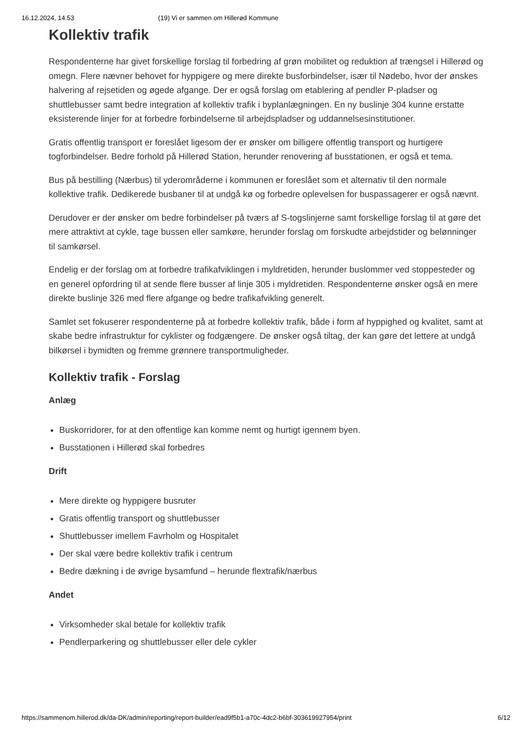16.12.2024, 14.53 (19) Vi er sammen om Hillerød Kommune
Kollektiv trafik
Respondenterne har givet forskellige forslag til forbedring af grøn mobilitet og reduktion af trængsel i Hillerød og omegn. Flere nævner behovet for hyppigere og mere direkte busforbindelser, især til Nødebo, hvor der ønskes halvering af rejsetiden og øgede afgange. Der er også forslag om etablering af pendler P-pladser og shuttlebusser samt bedre integration af kollektiv trafik i byplanlægningen. En ny buslinje 304 kunne erstatte eksisterende linjer for at forbedre forbindelserne til arbejdspladser og uddannelsesinstitutioner.
Gratis offentlig transport er foreslået ligesom der er ønsker om billigere offentlig transport og hurtigere togforbindelser. Bedre forhold på Hillerød Station, herunder renovering af busstationen, er også et tema.
Bus på bestilling (Nærbus) til yderområderne i kommunen er foreslået som et alternativ til den normale kollektive trafik. Dedikerede busbaner til at undgå kø og forbedre oplevelsen for buspassagerer er også nævnt.
Derudover er der ønsker om bedre forbindelser på tværs af S-togslinjerne samt forskellige forslag til at gøre det mere attraktivt at cykle, tage bussen eller samkøre, herunder forslag om forskudte arbejdstider og belønninger til samkørsel.
Endelig er der forslag om at forbedre trafikafviklingen i myldretiden, herunder buslommer ved stoppesteder og en generel opfordring til at sende flere busser af linje 305 i myldretiden. Respondenterne ønsker også en mere direkte buslinje 326 med flere afgange og bedre trafikafvikling generelt.
Samlet set fokuserer respondenterne på at forbedre kollektiv trafik, både i form af hyppighed og kvalitet, samt at skabe bedre infrastruktur for cyklister og fodgængere. De ønsker også tiltag, der kan gøre det lettere at undgå bilkørsel i bymidten og fremme grønnere transportmuligheder.
Kollektiv trafik - Forslag
Anlæg
Buskorridorer, for at den offentlige kan komme nemt og hurtigt igennem byen.
Busstationen i Hillerød skal forbedres
Drift
Mere direkte og hyppigere busruter
Gratis offentlig transport og shuttlebusser
Shuttlebusser imellem Favrholm og Hospitalet
Der skal være bedre kollektiv trafik i centrum
Bedre dækning i de øvrige bysamfund – herunde flextrafik/nærbus
Andet
Virksomheder skal betale for kollektiv trafik
Pendlerparkering og shuttlebusser eller dele cykler
https://sammenom.hillerod.dk/da-DK/admin/reporting/report-builder/ead9f5b1-a70c-4dc2-b6bf-303619927954/print 6/12